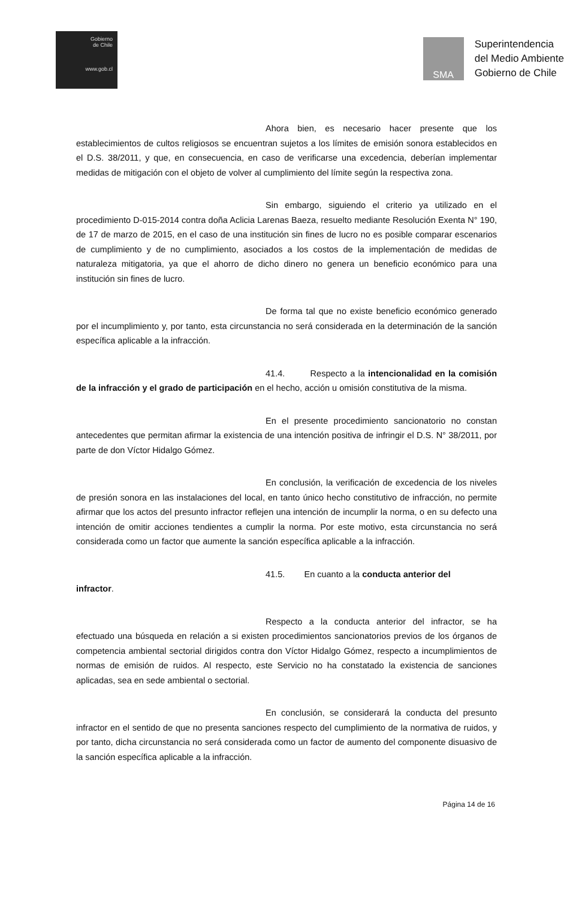Gobierno
de Chile
www.gob.cl
SMA
Superintendencia
del Medio Ambiente
Gobierno de Chile
Ahora bien, es necesario hacer presente que los establecimientos de cultos religiosos se encuentran sujetos a los límites de emisión sonora establecidos en el D.S. 38/2011, y que, en consecuencia, en caso de verificarse una excedencia, deberían implementar medidas de mitigación con el objeto de volver al cumplimiento del límite según la respectiva zona.
Sin embargo, siguiendo el criterio ya utilizado en el procedimiento D-015-2014 contra doña Aclicia Larenas Baeza, resuelto mediante Resolución Exenta N° 190, de 17 de marzo de 2015, en el caso de una institución sin fines de lucro no es posible comparar escenarios de cumplimiento y de no cumplimiento, asociados a los costos de la implementación de medidas de naturaleza mitigatoria, ya que el ahorro de dicho dinero no genera un beneficio económico para una institución sin fines de lucro.
De forma tal que no existe beneficio económico generado por el incumplimiento y, por tanto, esta circunstancia no será considerada en la determinación de la sanción específica aplicable a la infracción.
41.4. Respecto a la intencionalidad en la comisión de la infracción y el grado de participación en el hecho, acción u omisión constitutiva de la misma.
En el presente procedimiento sancionatorio no constan antecedentes que permitan afirmar la existencia de una intención positiva de infringir el D.S. N° 38/2011, por parte de don Víctor Hidalgo Gómez.
En conclusión, la verificación de excedencia de los niveles de presión sonora en las instalaciones del local, en tanto único hecho constitutivo de infracción, no permite afirmar que los actos del presunto infractor reflejen una intención de incumplir la norma, o en su defecto una intención de omitir acciones tendientes a cumplir la norma. Por este motivo, esta circunstancia no será considerada como un factor que aumente la sanción específica aplicable a la infracción.
41.5. En cuanto a la conducta anterior del
infractor.
Respecto a la conducta anterior del infractor, se ha efectuado una búsqueda en relación a si existen procedimientos sancionatorios previos de los órganos de competencia ambiental sectorial dirigidos contra don Víctor Hidalgo Gómez, respecto a incumplimientos de normas de emisión de ruidos. Al respecto, este Servicio no ha constatado la existencia de sanciones aplicadas, sea en sede ambiental o sectorial.
En conclusión, se considerará la conducta del presunto infractor en el sentido de que no presenta sanciones respecto del cumplimiento de la normativa de ruidos, y por tanto, dicha circunstancia no será considerada como un factor de aumento del componente disuasivo de la sanción específica aplicable a la infracción.
Página 14 de 16